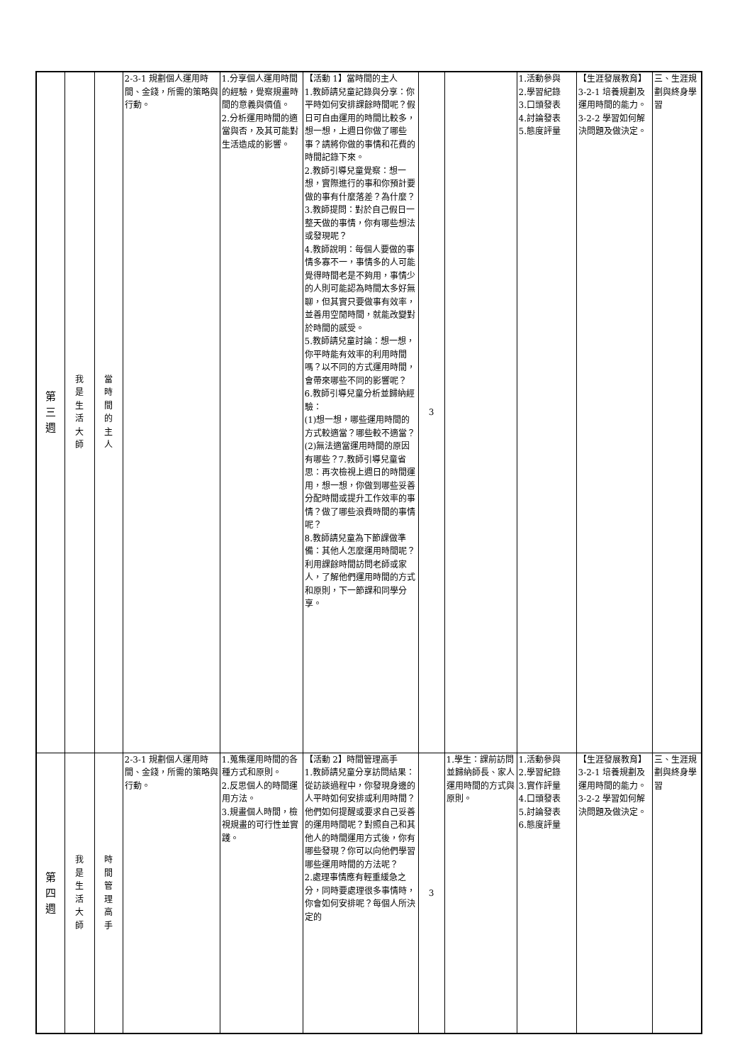| 第 三 週 | 我 是 生 活 大 師 | 當 時 間 的 主 人 | 2-3-1 規劃個人運用時間、金錢，所需的策略與行動。 | 1.分享個人運用時間的經驗，覺察規畫時間的意義與價值。 2.分析運用時間的適當與否，及其可能對生活造成的影響。 | 【活動 1】當時間的主人 1.教師請兒童記錄與分享：你平時如何安排課餘時間呢？假日可自由運用的時間比較多，想一想，上週日你做了哪些事？請將你做的事情和花費的時間記錄下來。 2.教師引導兒童覺察：想一想，實際進行的事和你預計要做的事有什麼落差？為什麼？ 3.教師提問：對於自己假日一整天做的事情，你有哪些想法或發現呢？ 4.教師說明：每個人要做的事情多寡不一，事情多的人可能覺得時間老是不夠用，事情少的人則可能認為時間太多好無聊，但其實只要做事有效率，並善用空閒時間，就能改變對於時間的感受。 5.教師請兒童討論：想一想，你平時能有效率的利用時間嗎？以不同的方式運用時間，會帶來哪些不同的影響呢？ 6.教師引導兒童分析並歸納經驗： (1)想一想，哪些運用時間的方式較適當？哪些較不適當？ (2)無法適當運用時間的原因有哪些？7.教師引導兒童省思：再次檢視上週日的時間運用，想一想，你做到哪些妥善分配時間或提升工作效率的事情？做了哪些浪費時間的事情呢？ 8.教師請兒童為下節課做準備：其他人怎麼運用時間呢？利用課餘時間訪問老師或家人，了解他們運用時間的方式和原則，下一節課和同學分享。 | 3 | | 1.活動參與 2.學習紀錄 3.口頭發表 4.討論發表 5.態度評量 | 【生涯發展教育】 3-2-1 培養規劃及運用時間的能力。 3-2-2 學習如何解決問題及做決定。 | 三、生涯規劃與終身學習 |
| 第 四 週 | 我 是 生 活 大 師 | 時 間 管 理 高 手 | 2-3-1 規劃個人運用時間、金錢，所需的策略與行動。 | 1.蒐集運用時間的各種方式和原則。 2.反思個人的時間運用方法。 3.規畫個人時間，檢視規畫的可行性並實踐。 | 【活動 2】時間管理高手 1.教師請兒童分享訪問結果：從訪談過程中，你發現身邊的人平時如何安排或利用時間？他們如何提醒或要求自己妥善的運用時間呢？對照自己和其他人的時間運用方式後，你有哪些發現？你可以向他們學習哪些運用時間的方法呢？ 2.處理事情應有輕重緩急之分，同時要處理很多事情時，你會如何安排呢？每個人所決定的 | 3 | 1.學生：課前訪問並歸納師長、家人運用時間的方式與原則。 | 1.活動參與 2.學習紀錄 3.實作評量 4.口頭發表 5.討論發表 6.態度評量 | 【生涯發展教育】 3-2-1 培養規劃及運用時間的能力。 3-2-2 學習如何解決問題及做決定。 | 三、生涯規劃與終身學習 |